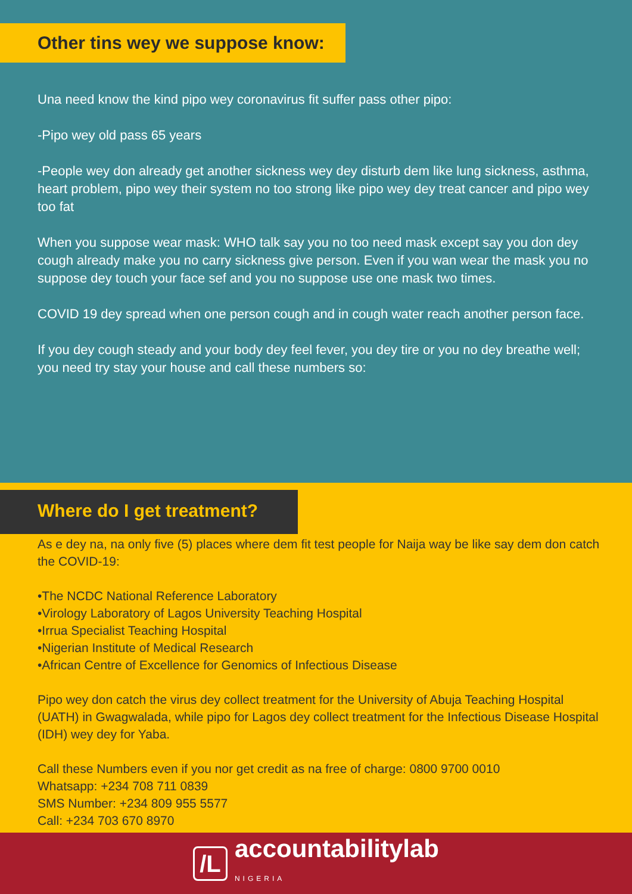Other tins wey we suppose know:
Una need know the kind pipo wey coronavirus fit suffer pass other pipo:
-Pipo wey old pass 65 years
-People wey don already get another sickness wey dey disturb dem like lung sickness, asthma, heart problem, pipo wey their system no too strong like pipo wey dey treat cancer and pipo wey too fat
When you suppose wear mask: WHO talk say you no too need mask except say you don dey cough already make you no carry sickness give person. Even if you wan wear the mask you no suppose dey touch your face sef and you no suppose use one mask two times.
COVID 19 dey spread when one person cough and in cough water reach another person face.
If you dey cough steady and your body dey feel fever, you dey tire or you no dey breathe well; you need try stay your house and call these numbers so:
Where do I get treatment?
As e dey na, na only five (5) places where dem fit test people for Naija way be like say dem don catch the COVID-19:
•The NCDC National Reference Laboratory
•Virology Laboratory of Lagos University Teaching Hospital
•Irrua Specialist Teaching Hospital
•Nigerian Institute of Medical Research
•African Centre of Excellence for Genomics of Infectious Disease
Pipo wey don catch the virus dey collect treatment for the University of Abuja Teaching Hospital (UATH) in Gwagwalada, while pipo for Lagos dey collect treatment for the Infectious Disease Hospital (IDH) wey dey for Yaba.
Call these Numbers even if you nor get credit as na free of charge: 0800 9700 0010
Whatsapp: +234 708 711 0839
SMS Number: +234 809 955 5577
Call: +234 703 670 8970
/L
accountabilitylab
NIGERIA